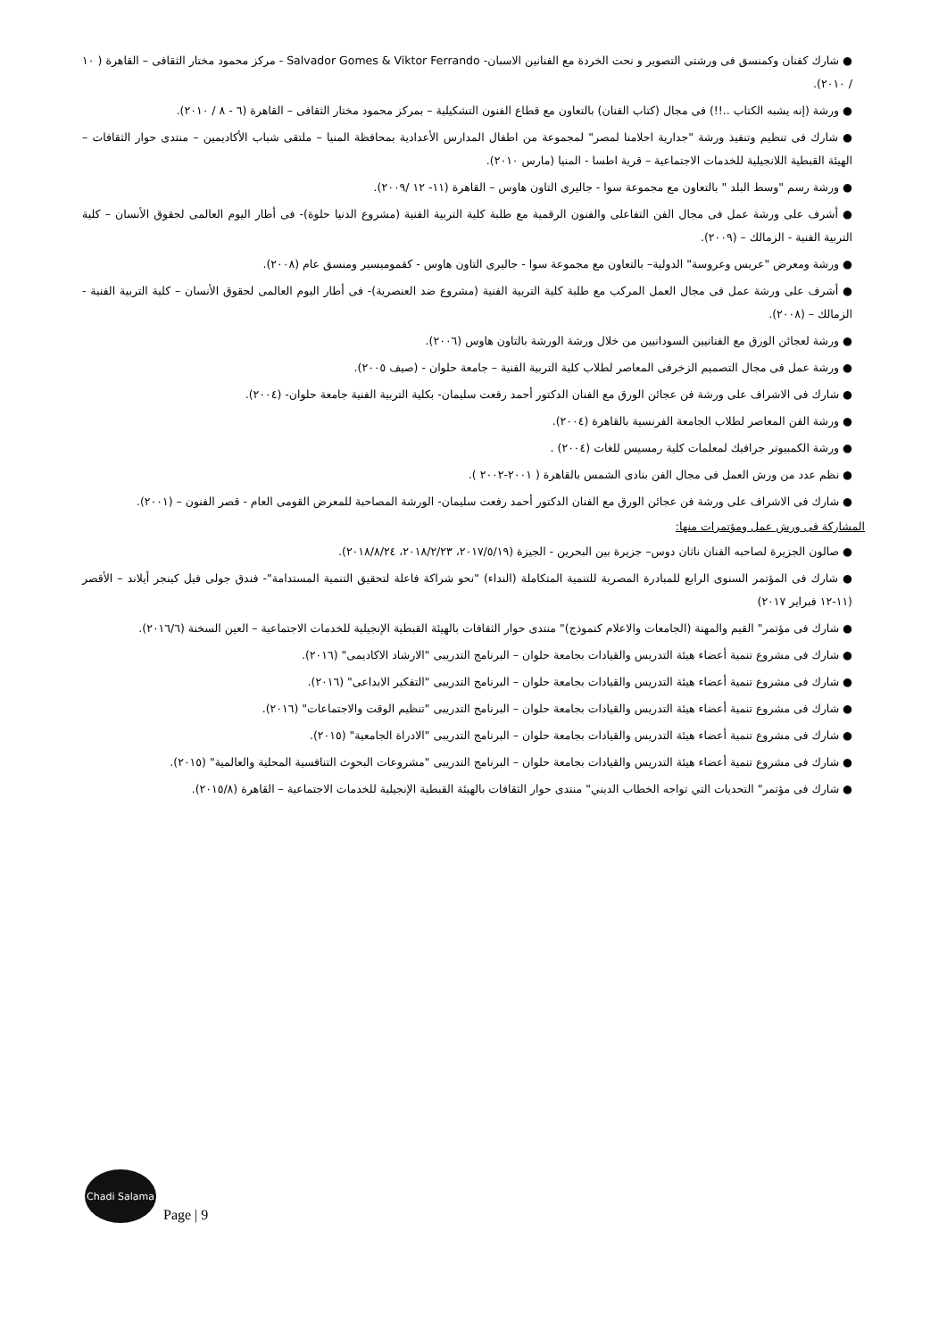● شارك كفنان وكمنسق فى ورشتى التصوير و نحت الخردة مع الفنانين الاسبان- Salvador Gomes & Viktor Ferrando - مركز محمود مختار الثقافى – القاهرة ( ١٠ / ٢٠١٠).
● ورشة (إنه يشبه الكتاب ..!!) فى مجال (كتاب الفنان) بالتعاون مع قطاع الفنون التشكيلية – بمركز محمود مختار الثقافى – القاهرة (٦ - ٨ / ٢٠١٠).
● شارك فى تنظيم وتنفيذ ورشة "جدارية احلامنا لمصر" لمجموعة من اطفال المدارس الأعدادية بمحافظة المنيا – ملتقى شباب الأكاديمين – منتدى حوار الثقافات – الهيئة القبطية اللانجيلية للخدمات الاجتماعية – قرية اطسا - المنيا (مارس ٢٠١٠).
● ورشة رسم "وسط البلد " بالتعاون مع مجموعة سوا - جاليرى التاون هاوس – القاهرة (١١- ١٢ /٢٠٠٩).
● أشرف على ورشة عمل فى مجال الفن التفاعلى والفنون الرقمية مع طلبة كلية التربية الفنية (مشروع الدنيا حلوة)- فى أطار اليوم العالمى لحقوق الأنسان – كلية التربية الفنية - الزمالك – (٢٠٠٩).
● ورشة ومعرض "عريس وعروسة" الدولية– بالتعاون مع مجموعة سوا - جاليرى التاون هاوس - كقموميسير ومنسق عام (٢٠٠٨).
● أشرف على ورشة عمل فى مجال العمل المركب مع طلبة كلية التربية الفنية (مشروع ضد العنصرية)- فى أطار اليوم العالمى لحقوق الأنسان – كلية التربية الفنية - الزمالك – (٢٠٠٨).
● ورشة لعجائن الورق مع الفنانيين السودانيين من خلال ورشة الورشة بالتاون هاوس (٢٠٠٦).
● ورشة عمل فى مجال التصميم الزخرفى المعاصر لطلاب كلية التربية الفنية – جامعة حلوان - (صيف ٢٠٠٥).
● شارك فى الاشراف على ورشة فن عجائن الورق مع الفنان الدكتور أحمد رفعت سليمان- بكلية التربية الفنية جامعة حلوان- (٢٠٠٤).
● ورشة الفن المعاصر لطلاب الجامعة الفرنسية بالقاهرة (٢٠٠٤).
● ورشة الكمبيوتر جرافيك لمعلمات كلية رمسيس للغات (٢٠٠٤) .
● نظم عدد من ورش العمل فى مجال الفن بنادى الشمس بالقاهرة ( ٢٠٠١-٢٠٠٢ ).
● شارك فى الاشراف على ورشة فن عجائن الورق مع الفنان الدكتور أحمد رفعت سليمان- الورشة المصاحبة للمعرض القومى العام - قصر الفنون – (٢٠٠١).
المشاركة فى ورش عمل ومؤتمرات منها:
● صالون الجزيرة لصاحبه الفنان ناثان دوس– جزيرة بين البحرين - الجيزة (٢٠١٧/٥/١٩، ٢٠١٨/٢/٢٣، ٢٠١٨/٨/٢٤).
● شارك فى المؤتمر السنوى الرابع للمبادرة المصرية للتنمية المتكاملة (النداء) "نحو شراكة فاعلة لتحقيق التنمية المستدامة"- فندق جولى فيل كينجر أيلاند – الأقصر (١١-١٢ فبراير ٢٠١٧)
● شارك فى مؤتمر" القيم والمهنة (الجامعات والاعلام كنموذج)" منتدى حوار الثقافات بالهيئة القبطية الإنجيلية للخدمات الاجتماعية – العين السخنة (٢٠١٦/٦).
● شارك فى مشروع تنمية أعضاء هيئة التدريس والقيادات بجامعة حلوان – البرنامج التدريبى "الارشاد الاكاديمى" (٢٠١٦).
● شارك فى مشروع تنمية أعضاء هيئة التدريس والقيادات بجامعة حلوان – البرنامج التدريبى "التفكير الابداعى" (٢٠١٦).
● شارك فى مشروع تنمية أعضاء هيئة التدريس والقيادات بجامعة حلوان – البرنامج التدريبى "تنظيم الوقت والاجتماعات" (٢٠١٦).
● شارك فى مشروع تنمية أعضاء هيئة التدريس والقيادات بجامعة حلوان – البرنامج التدريبى "الادراة الجامعية" (٢٠١٥).
● شارك فى مشروع تنمية أعضاء هيئة التدريس والقيادات بجامعة حلوان – البرنامج التدريبى "مشروعات البحوث التنافسية المحلية والعالمية" (٢٠١٥).
● شارك فى مؤتمر" التحديات التي تواجه الخطاب الديني" منتدى حوار الثقافات بالهيئة القبطية الإنجيلية للخدمات الاجتماعية – القاهرة (٢٠١٥/٨).
Chadi Salama
Page | 9